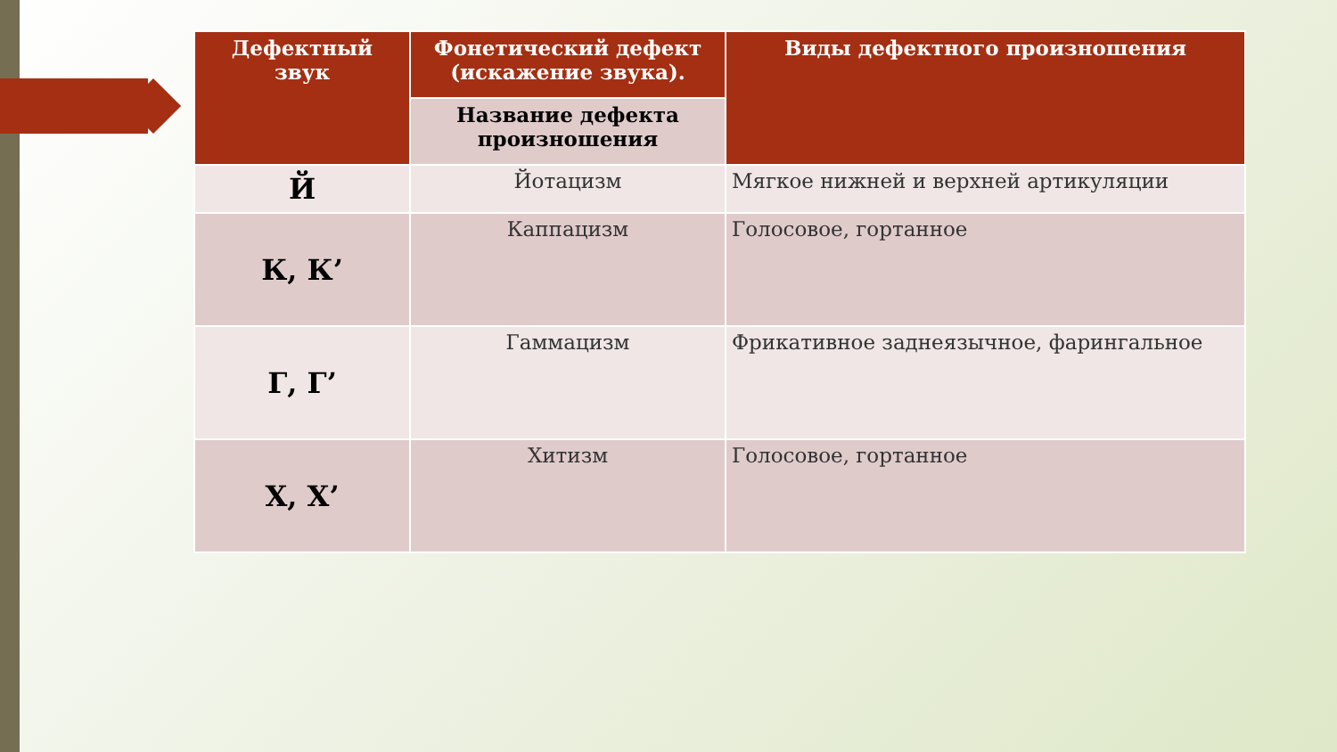| Дефектный звук | Фонетический дефект (искажение звука). | Виды дефектного произношения |
| --- | --- | --- |
| | Название дефекта произношения | |
| Й | Йотацизм | Мягкое нижней и верхней артикуляции |
| К, К’ | Каппацизм | Голосовое, гортанное |
| Г, Г’ | Гаммацизм | Фрикативное заднеязычное, фарингальное |
| Х, Х’ | Хитизм | Голосовое, гортанное |